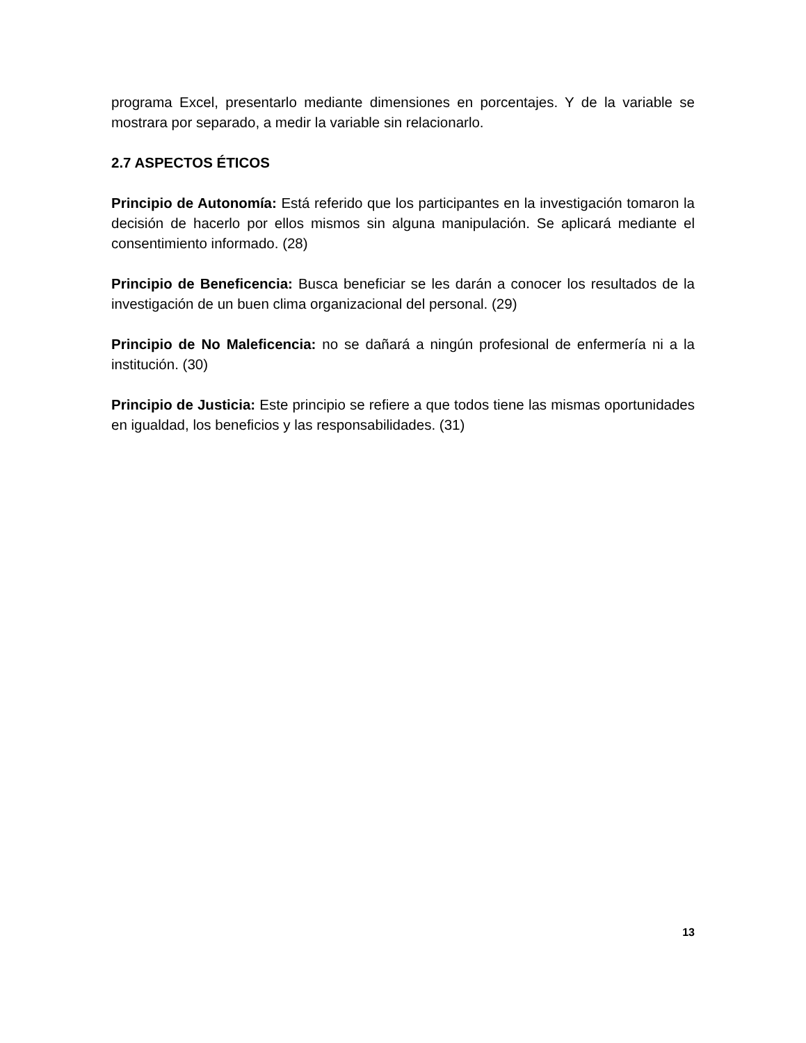programa Excel, presentarlo mediante dimensiones en porcentajes. Y de la variable se mostrara por separado, a medir la variable sin relacionarlo.
2.7 ASPECTOS ÉTICOS
Principio de Autonomía: Está referido que los participantes en la investigación tomaron la decisión de hacerlo por ellos mismos sin alguna manipulación. Se aplicará mediante el consentimiento informado. (28)
Principio de Beneficencia: Busca beneficiar se les darán a conocer los resultados de la investigación de un buen clima organizacional del personal. (29)
Principio de No Maleficencia: no se dañará a ningún profesional de enfermería ni a la institución. (30)
Principio de Justicia: Este principio se refiere a que todos tiene las mismas oportunidades en igualdad, los beneficios y las responsabilidades. (31)
13